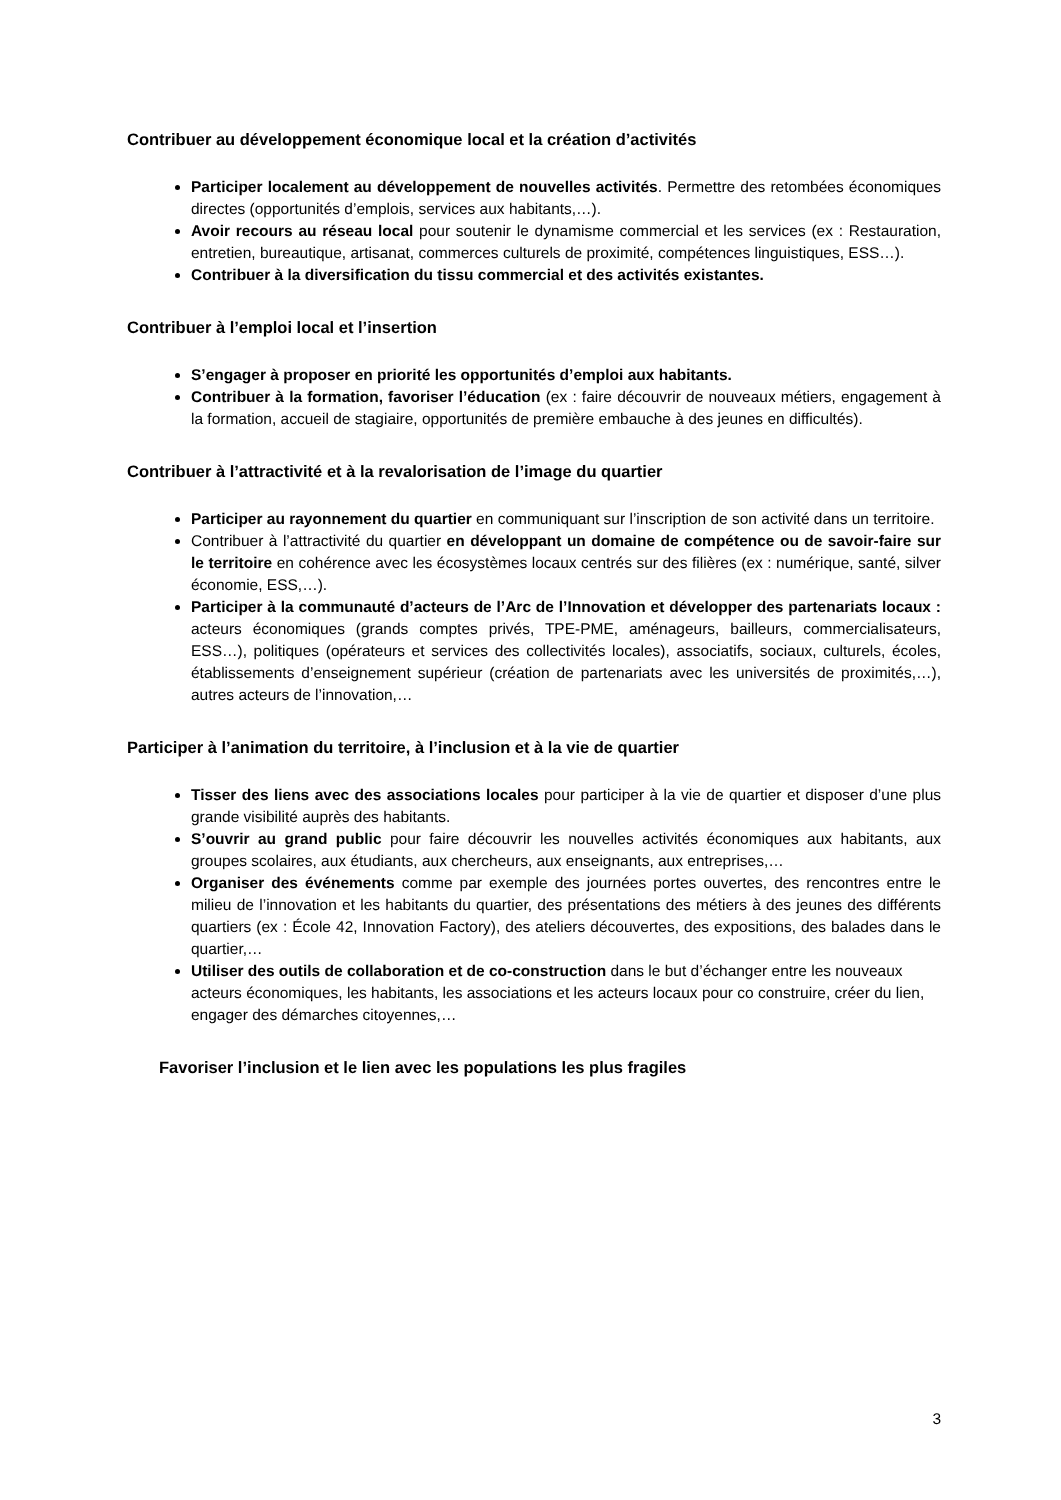Contribuer au développement économique local et la création d’activités
Participer localement au développement de nouvelles activités. Permettre des retombées économiques directes (opportunités d’emplois, services aux habitants,…).
Avoir recours au réseau local pour soutenir le dynamisme commercial et les services (ex : Restauration, entretien, bureautique, artisanat, commerces culturels de proximité, compétences linguistiques, ESS…).
Contribuer à la diversification du tissu commercial et des activités existantes.
Contribuer à l’emploi local et l’insertion
S’engager à proposer en priorité les opportunités d’emploi aux habitants.
Contribuer à la formation, favoriser l’éducation (ex : faire découvrir de nouveaux métiers, engagement à la formation, accueil de stagiaire, opportunités de première embauche à des jeunes en difficultés).
Contribuer à l’attractivité et à la revalorisation de l’image du quartier
Participer au rayonnement du quartier en communiquant sur l’inscription de son activité dans un territoire.
Contribuer à l’attractivité du quartier en développant un domaine de compétence ou de savoir-faire sur le territoire en cohérence avec les écosystèmes locaux centrés sur des filières (ex : numérique, santé, silver économie, ESS,…).
Participer à la communauté d’acteurs de l’Arc de l’Innovation et développer des partenariats locaux : acteurs économiques (grands comptes privés, TPE-PME, aménageurs, bailleurs, commercialisateurs, ESS…), politiques (opérateurs et services des collectivités locales), associatifs, sociaux, culturels, écoles, établissements d’enseignement supérieur (création de partenariats avec les universités de proximités,…), autres acteurs de l’innovation,…
Participer à l’animation du territoire, à l’inclusion et à la vie de quartier
Tisser des liens avec des associations locales pour participer à la vie de quartier et disposer d’une plus grande visibilité auprès des habitants.
S’ouvrir au grand public pour faire découvrir les nouvelles activités économiques aux habitants, aux groupes scolaires, aux étudiants, aux chercheurs, aux enseignants, aux entreprises,…
Organiser des événements comme par exemple des journées portes ouvertes, des rencontres entre le milieu de l’innovation et les habitants du quartier, des présentations des métiers à des jeunes des différents quartiers (ex : École 42, Innovation Factory), des ateliers découvertes, des expositions, des balades dans le quartier,…
Utiliser des outils de collaboration et de co-construction dans le but d’échanger entre les nouveaux acteurs économiques, les habitants, les associations et les acteurs locaux pour co construire, créer du lien, engager des démarches citoyennes,…
Favoriser l’inclusion et le lien avec les populations les plus fragiles
3